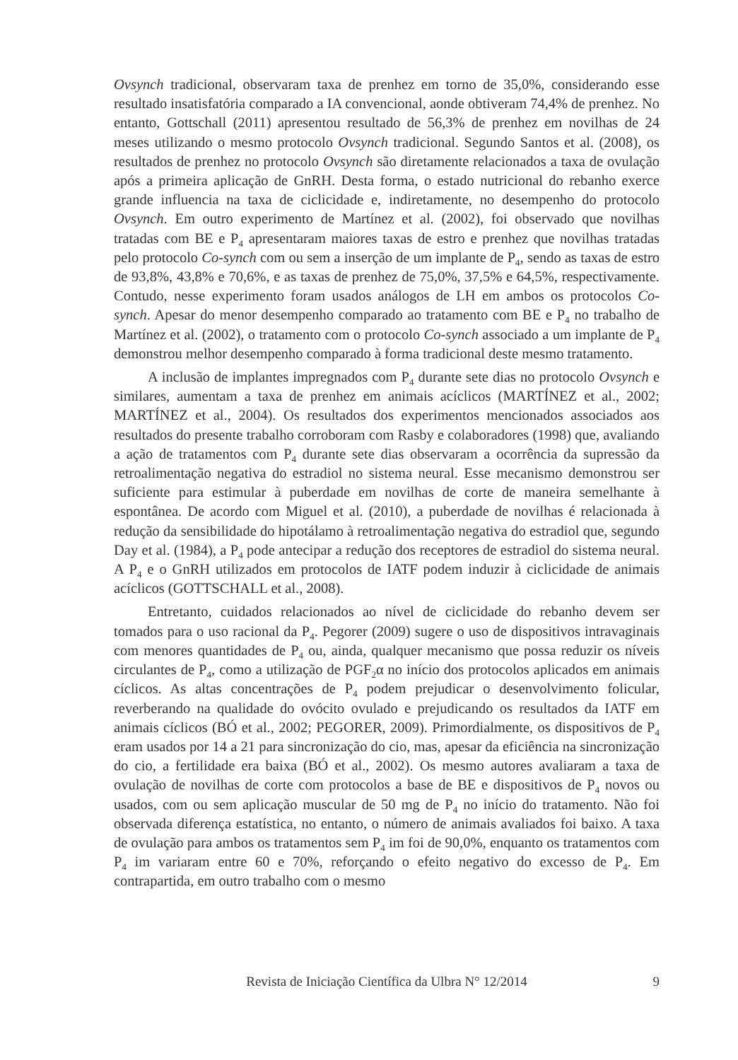Ovsynch tradicional, observaram taxa de prenhez em torno de 35,0%, considerando esse resultado insatisfatória comparado a IA convencional, aonde obtiveram 74,4% de prenhez. No entanto, Gottschall (2011) apresentou resultado de 56,3% de prenhez em novilhas de 24 meses utilizando o mesmo protocolo Ovsynch tradicional. Segundo Santos et al. (2008), os resultados de prenhez no protocolo Ovsynch são diretamente relacionados a taxa de ovulação após a primeira aplicação de GnRH. Desta forma, o estado nutricional do rebanho exerce grande influencia na taxa de ciclicidade e, indiretamente, no desempenho do protocolo Ovsynch. Em outro experimento de Martínez et al. (2002), foi observado que novilhas tratadas com BE e P<sub>4</sub> apresentaram maiores taxas de estro e prenhez que novilhas tratadas pelo protocolo Co-synch com ou sem a inserção de um implante de P<sub>4</sub>, sendo as taxas de estro de 93,8%, 43,8% e 70,6%, e as taxas de prenhez de 75,0%, 37,5% e 64,5%, respectivamente. Contudo, nesse experimento foram usados análogos de LH em ambos os protocolos Co-synch. Apesar do menor desempenho comparado ao tratamento com BE e P<sub>4</sub> no trabalho de Martínez et al. (2002), o tratamento com o protocolo Co-synch associado a um implante de P<sub>4</sub> demonstrou melhor desempenho comparado à forma tradicional deste mesmo tratamento.
A inclusão de implantes impregnados com P<sub>4</sub> durante sete dias no protocolo Ovsynch e similares, aumentam a taxa de prenhez em animais acíclicos (MARTÍNEZ et al., 2002; MARTÍNEZ et al., 2004). Os resultados dos experimentos mencionados associados aos resultados do presente trabalho corroboram com Rasby e colaboradores (1998) que, avaliando a ação de tratamentos com P<sub>4</sub> durante sete dias observaram a ocorrência da supressão da retroalimentação negativa do estradiol no sistema neural. Esse mecanismo demonstrou ser suficiente para estimular à puberdade em novilhas de corte de maneira semelhante à espontânea. De acordo com Miguel et al. (2010), a puberdade de novilhas é relacionada à redução da sensibilidade do hipotálamo à retroalimentação negativa do estradiol que, segundo Day et al. (1984), a P<sub>4</sub> pode antecipar a redução dos receptores de estradiol do sistema neural. A P<sub>4</sub> e o GnRH utilizados em protocolos de IATF podem induzir à ciclicidade de animais acíclicos (GOTTSCHALL et al., 2008).
Entretanto, cuidados relacionados ao nível de ciclicidade do rebanho devem ser tomados para o uso racional da P<sub>4</sub>. Pegorer (2009) sugere o uso de dispositivos intravaginais com menores quantidades de P<sub>4</sub> ou, ainda, qualquer mecanismo que possa reduzir os níveis circulantes de P<sub>4</sub>, como a utilização de PGF<sub>2</sub>α no início dos protocolos aplicados em animais cíclicos. As altas concentrações de P<sub>4</sub> podem prejudicar o desenvolvimento folicular, reverberando na qualidade do ovócito ovulado e prejudicando os resultados da IATF em animais cíclicos (BÓ et al., 2002; PEGORER, 2009). Primordialmente, os dispositivos de P<sub>4</sub> eram usados por 14 a 21 para sincronização do cio, mas, apesar da eficiência na sincronização do cio, a fertilidade era baixa (BÓ et al., 2002). Os mesmo autores avaliaram a taxa de ovulação de novilhas de corte com protocolos a base de BE e dispositivos de P<sub>4</sub> novos ou usados, com ou sem aplicação muscular de 50 mg de P<sub>4</sub> no início do tratamento. Não foi observada diferença estatística, no entanto, o número de animais avaliados foi baixo. A taxa de ovulação para ambos os tratamentos sem P<sub>4</sub> im foi de 90,0%, enquanto os tratamentos com P<sub>4</sub> im variaram entre 60 e 70%, reforçando o efeito negativo do excesso de P<sub>4</sub>. Em contrapartida, em outro trabalho com o mesmo
Revista de Iniciação Científica da Ulbra N° 12/2014
9